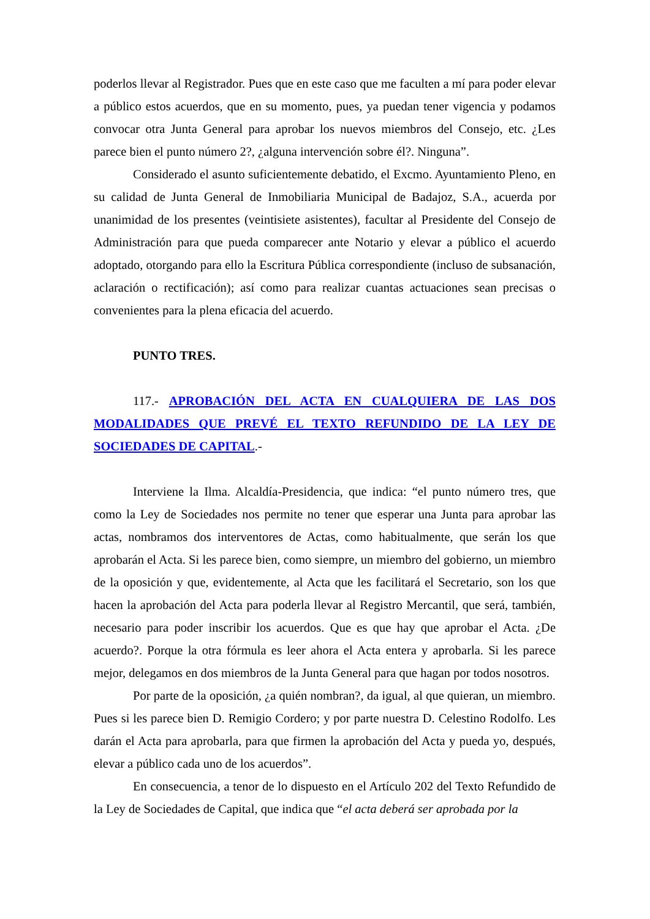poderlos llevar al Registrador. Pues que en este caso que me faculten a mí para poder elevar a público estos acuerdos, que en su momento, pues, ya puedan tener vigencia y podamos convocar otra Junta General para aprobar los nuevos miembros del Consejo, etc. ¿Les parece bien el punto número 2?, ¿alguna intervención sobre él?. Ninguna”.
Considerado el asunto suficientemente debatido, el Excmo. Ayuntamiento Pleno, en su calidad de Junta General de Inmobiliaria Municipal de Badajoz, S.A., acuerda por unanimidad de los presentes (veintisiete asistentes), facultar al Presidente del Consejo de Administración para que pueda comparecer ante Notario y elevar a público el acuerdo adoptado, otorgando para ello la Escritura Pública correspondiente (incluso de subsanación, aclaración o rectificación); así como para realizar cuantas actuaciones sean precisas o convenientes para la plena eficacia del acuerdo.
PUNTO TRES.
117.- APROBACIÓN DEL ACTA EN CUALQUIERA DE LAS DOS MODALIDADES QUE PREVÉ EL TEXTO REFUNDIDO DE LA LEY DE SOCIEDADES DE CAPITAL.-
Interviene la Ilma. Alcaldía-Presidencia, que indica: “el punto número tres, que como la Ley de Sociedades nos permite no tener que esperar una Junta para aprobar las actas, nombramos dos interventores de Actas, como habitualmente, que serán los que aprobarán el Acta. Si les parece bien, como siempre, un miembro del gobierno, un miembro de la oposición y que, evidentemente, al Acta que les facilitará el Secretario, son los que hacen la aprobación del Acta para poderla llevar al Registro Mercantil, que será, también, necesario para poder inscribir los acuerdos. Que es que hay que aprobar el Acta. ¿De acuerdo?. Porque la otra fórmula es leer ahora el Acta entera y aprobarla. Si les parece mejor, delegamos en dos miembros de la Junta General para que hagan por todos nosotros.
Por parte de la oposición, ¿a quién nombran?, da igual, al que quieran, un miembro. Pues si les parece bien D. Remigio Cordero; y por parte nuestra D. Celestino Rodolfo. Les darán el Acta para aprobarla, para que firmen la aprobación del Acta y pueda yo, después, elevar a público cada uno de los acuerdos”.
En consecuencia, a tenor de lo dispuesto en el Artículo 202 del Texto Refundido de la Ley de Sociedades de Capital, que indica que “el acta deberá ser aprobada por la